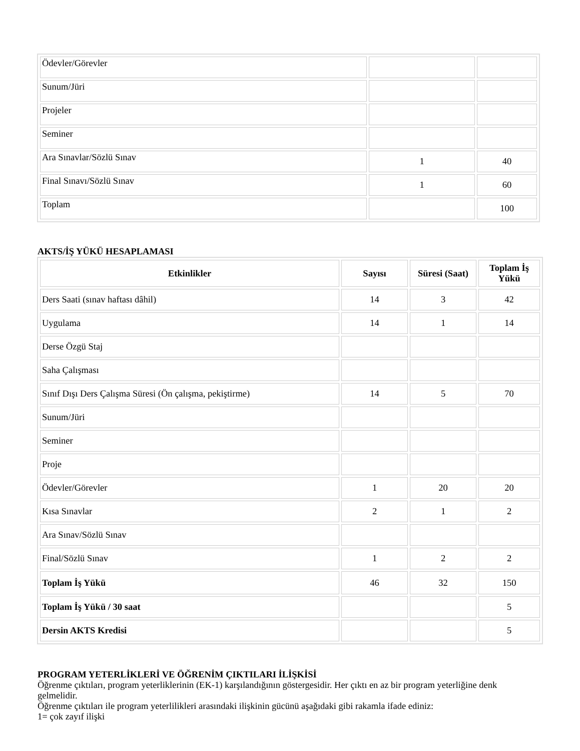| Ödevler/Görevler | | |
| Sunum/Jüri | | |
| Projeler | | |
| Seminer | | |
| Ara Sınavlar/Sözlü Sınav | 1 | 40 |
| Final Sınavı/Sözlü Sınav | 1 | 60 |
| Toplam | | 100 |
AKTS/İŞ YÜKÜ HESAPLAMASI
| Etkinlikler | Sayısı | Süresi (Saat) | Toplam İş Yükü |
| --- | --- | --- | --- |
| Ders Saati (sınav haftası dâhil) | 14 | 3 | 42 |
| Uygulama | 14 | 1 | 14 |
| Derse Özgü Staj | | | |
| Saha Çalışması | | | |
| Sınıf Dışı Ders Çalışma Süresi (Ön çalışma, pekiştirme) | 14 | 5 | 70 |
| Sunum/Jüri | | | |
| Seminer | | | |
| Proje | | | |
| Ödevler/Görevler | 1 | 20 | 20 |
| Kısa Sınavlar | 2 | 1 | 2 |
| Ara Sınav/Sözlü Sınav | | | |
| Final/Sözlü Sınav | 1 | 2 | 2 |
| Toplam İş Yükü | 46 | 32 | 150 |
| Toplam İş Yükü / 30 saat | | | 5 |
| Dersin AKTS Kredisi | | | 5 |
PROGRAM YETERLİKLERİ VE ÖĞRENİM ÇIKTILARI İLİŞKİSİ
Öğrenme çıktıları, program yeterliklerinin (EK-1) karşılandığının göstergesidir. Her çıktı en az bir program yeterliğine denk gelmelidir.
Öğrenme çıktıları ile program yeterlilikleri arasındaki ilişkinin gücünü aşağıdaki gibi rakamla ifade ediniz:
1= çok zayıf ilişki